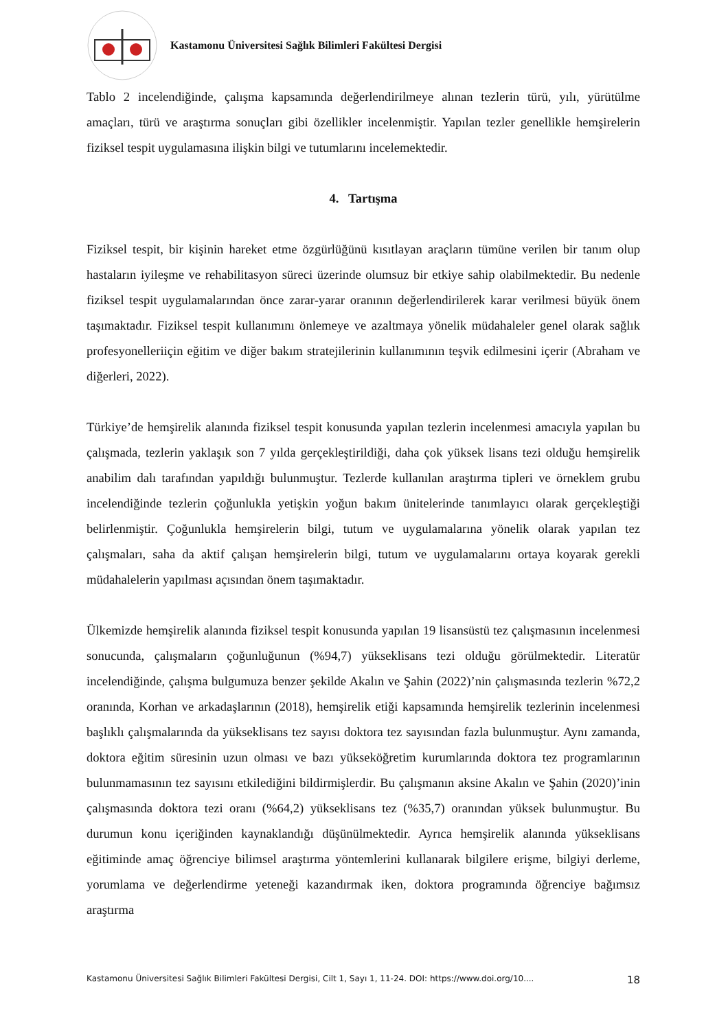Kastamonu Üniversitesi Sağlık Bilimleri Fakültesi Dergisi
Tablo 2 incelendiğinde, çalışma kapsamında değerlendirilmeye alınan tezlerin türü, yılı, yürütülme amaçları, türü ve araştırma sonuçları gibi özellikler incelenmiştir. Yapılan tezler genellikle hemşirelerin fiziksel tespit uygulamasına ilişkin bilgi ve tutumlarını incelemektedir.
4. Tartışma
Fiziksel tespit, bir kişinin hareket etme özgürlüğünü kısıtlayan araçların tümüne verilen bir tanım olup hastaların iyileşme ve rehabilitasyon süreci üzerinde olumsuz bir etkiye sahip olabilmektedir. Bu nedenle fiziksel tespit uygulamalarından önce zarar-yarar oranının değerlendirilerek karar verilmesi büyük önem taşımaktadır. Fiziksel tespit kullanımını önlemeye ve azaltmaya yönelik müdahaleler genel olarak sağlık profesyonelleriiçin eğitim ve diğer bakım stratejilerinin kullanımının teşvik edilmesini içerir (Abraham ve diğerleri, 2022).
Türkiye’de hemşirelik alanında fiziksel tespit konusunda yapılan tezlerin incelenmesi amacıyla yapılan bu çalışmada, tezlerin yaklaşık son 7 yılda gerçekleştirildiği, daha çok yüksek lisans tezi olduğu hemşirelik anabilim dalı tarafından yapıldığı bulunmuştur. Tezlerde kullanılan araştırma tipleri ve örneklem grubu incelendiğinde tezlerin çoğunlukla yetişkin yoğun bakım ünitelerinde tanımlayıcı olarak gerçekleştiği belirlenmiştir. Çoğunlukla hemşirelerin bilgi, tutum ve uygulamalarına yönelik olarak yapılan tez çalışmaları, saha da aktif çalışan hemşirelerin bilgi, tutum ve uygulamalarını ortaya koyarak gerekli müdahalelerin yapılması açısından önem taşımaktadır.
Ülkemizde hemşirelik alanında fiziksel tespit konusunda yapılan 19 lisansüstü tez çalışmasının incelenmesi sonucunda, çalışmaların çoğunluğunun (%94,7) yükseklisans tezi olduğu görülmektedir. Literatür incelendiğinde, çalışma bulgumuza benzer şekilde Akalın ve Şahin (2022)’nin çalışmasında tezlerin %72,2 oranında, Korhan ve arkadaşlarının (2018), hemşirelik etiği kapsamında hemşirelik tezlerinin incelenmesi başlıklı çalışmalarında da yükseklisans tez sayısı doktora tez sayısından fazla bulunmuştur. Aynı zamanda, doktora eğitim süresinin uzun olması ve bazı yükseköğretim kurumlarında doktora tez programlarının bulunmamasının tez sayısını etkilediğini bildirmişlerdir. Bu çalışmanın aksine Akalın ve Şahin (2020)’inin çalışmasında doktora tezi oranı (%64,2) yükseklisans tez (%35,7) oranından yüksek bulunmuştur. Bu durumun konu içeriğinden kaynaklandığı düşünülmektedir. Ayrıca hemşirelik alanında yükseklisans eğitiminde amaç öğrenciye bilimsel araştırma yöntemlerini kullanarak bilgilere erişme, bilgiyi derleme, yorumlama ve değerlendirme yeteneği kazandırmak iken, doktora programında öğrenciye bağımsız araştırma
Kastamonu Üniversitesi Sağlık Bilimleri Fakültesi Dergisi, Cilt 1, Sayı 1, 11-24. DOI: https://www.doi.org/10.... 18